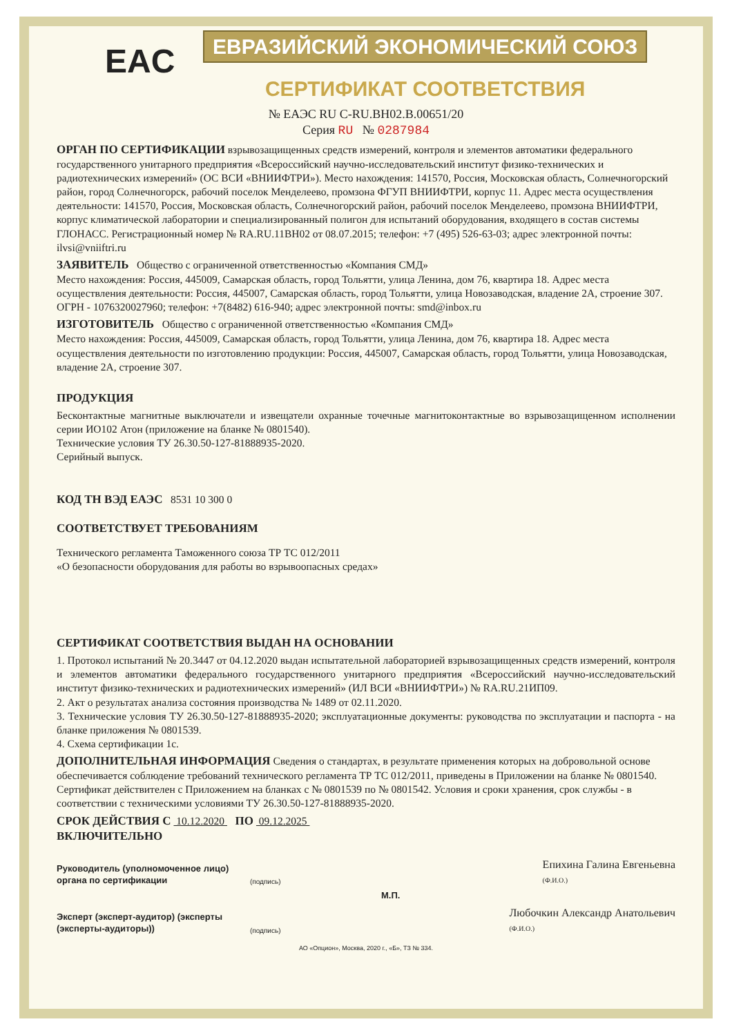ЕВРАЗИЙСКИЙ ЭКОНОМИЧЕСКИЙ СОЮЗ
EAC
СЕРТИФИКАТ СООТВЕТСТВИЯ
№ ЕАЭС RU C-RU.ВН02.В.00651/20
Серия RU № 0287984
ОРГАН ПО СЕРТИФИКАЦИИ
взрывозащищенных средств измерений, контроля и элементов автоматики федерального государственного унитарного предприятия «Всероссийский научно-исследовательский институт физико-технических и радиотехнических измерений» (ОС ВСИ «ВНИИФТРИ»). Место нахождения: 141570, Россия, Московская область, Солнечногорский район, город Солнечногорск, рабочий поселок Менделеево, промзона ФГУП ВНИИФТРИ, корпус 11. Адрес места осуществления деятельности: 141570, Россия, Московская область, Солнечногорский район, рабочий поселок Менделеево, промзона ВНИИФТРИ, корпус климатической лаборатории и специализированный полигон для испытаний оборудования, входящего в состав системы ГЛОНАСС. Регистрационный номер № RA.RU.11ВН02 от 08.07.2015; телефон: +7 (495) 526-63-03; адрес электронной почты: ilvsi@vniiftri.ru
ЗАЯВИТЕЛЬ
Общество с ограниченной ответственностью «Компания СМД»
Место нахождения: Россия, 445009, Самарская область, город Тольятти, улица Ленина, дом 76, квартира 18. Адрес места осуществления деятельности: Россия, 445007, Самарская область, город Тольятти, улица Новозаводская, владение 2А, строение 307.
ОГРН - 1076320027960; телефон: +7(8482) 616-940; адрес электронной почты: smd@inbox.ru
ИЗГОТОВИТЕЛЬ
Общество с ограниченной ответственностью «Компания СМД»
Место нахождения: Россия, 445009, Самарская область, город Тольятти, улица Ленина, дом 76, квартира 18. Адрес места осуществления деятельности по изготовлению продукции: Россия, 445007, Самарская область, город Тольятти, улица Новозаводская, владение 2А, строение 307.
ПРОДУКЦИЯ
Бесконтактные магнитные выключатели и извещатели охранные точечные магнитоконтактные во взрывозащищенном исполнении серии ИО102 Атон (приложение на бланке № 0801540).
Технические условия ТУ 26.30.50-127-81888935-2020.
Серийный выпуск.
КОД ТН ВЭД ЕАЭС
8531 10 300 0
СООТВЕТСТВУЕТ ТРЕБОВАНИЯМ
Технического регламента Таможенного союза ТР ТС 012/2011
«О безопасности оборудования для работы во взрывоопасных средах»
СЕРТИФИКАТ СООТВЕТСТВИЯ ВЫДАН НА ОСНОВАНИИ
1. Протокол испытаний № 20.3447 от 04.12.2020 выдан испытательной лабораторией взрывозащищенных средств измерений, контроля и элементов автоматики федерального государственного унитарного предприятия «Всероссийский научно-исследовательский институт физико-технических и радиотехнических измерений» (ИЛ ВСИ «ВНИИФТРИ») № RA.RU.21ИП09.
2. Акт о результатах анализа состояния производства № 1489 от 02.11.2020.
3. Технические условия ТУ 26.30.50-127-81888935-2020; эксплуатационные документы: руководства по эксплуатации и паспорта - на бланке приложения № 0801539.
4. Схема сертификации 1с.
ДОПОЛНИТЕЛЬНАЯ ИНФОРМАЦИЯ
Сведения о стандартах, в результате применения которых на добровольной основе обеспечивается соблюдение требований технического регламента ТР ТС 012/2011, приведены в Приложении на бланке № 0801540. Сертификат действителен с Приложением на бланках с № 0801539 по № 0801542. Условия и сроки хранения, срок службы - в соответствии с техническими условиями ТУ 26.30.50-127-81888935-2020.
СРОК ДЕЙСТВИЯ С
10.12.2020
ПО
09.12.2025
ВКЛЮЧИТЕЛЬНО
Руководитель (уполномоченное лицо) органа по сертификации (подпись) Епихина Галина Евгеньевна
(Ф.И.О.)
М.П.
Эксперт (эксперт-аудитор) (эксперты (эксперты-аудиторы)) (подпись) Любочкин Александр Анатольевич
(Ф.И.О.)
АО «Опцион», Москва, 2020 г., «Б», ТЗ № 334.